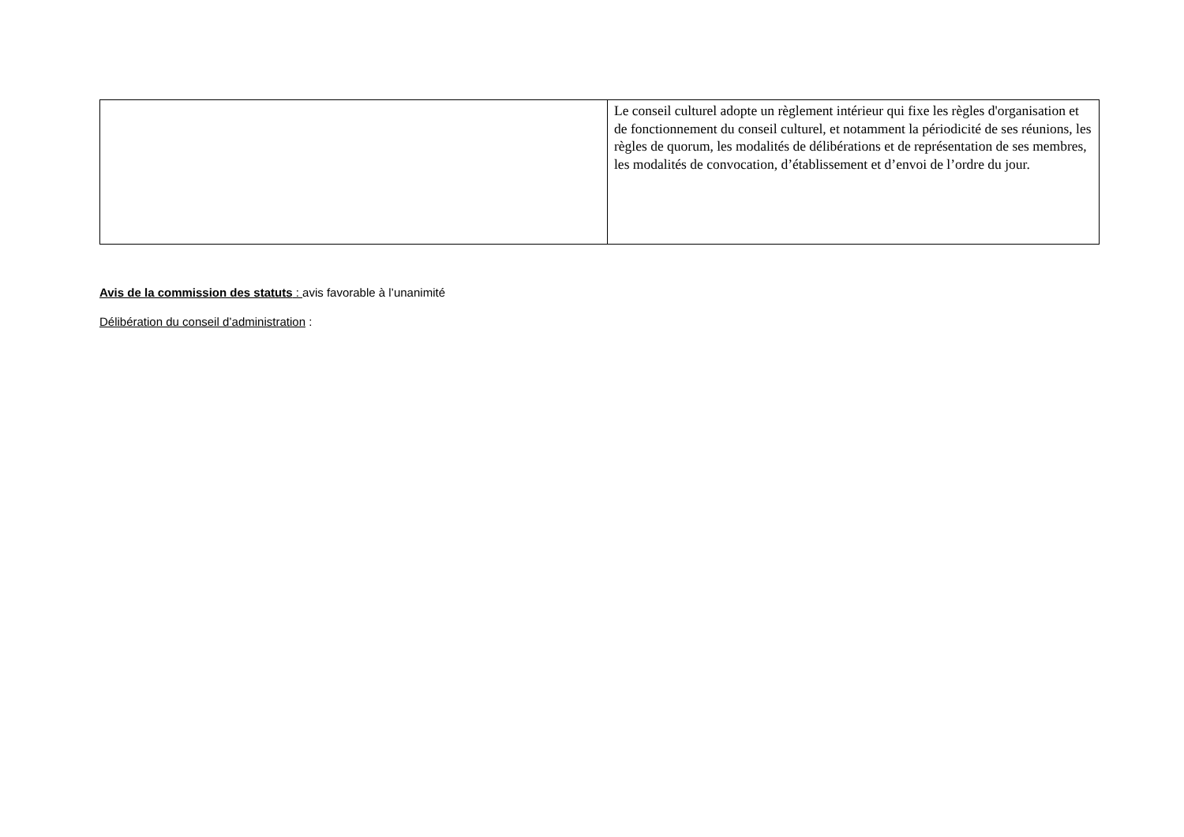| | Le conseil culturel adopte un règlement intérieur qui fixe les règles d'organisation et de fonctionnement du conseil culturel, et notamment la périodicité de ses réunions, les règles de quorum, les modalités de délibérations et de représentation de ses membres, les modalités de convocation, d’établissement et d’envoi de l’ordre du jour. |
Avis de la commission des statuts : avis favorable à l’unanimité
Délibération du conseil d’administration :